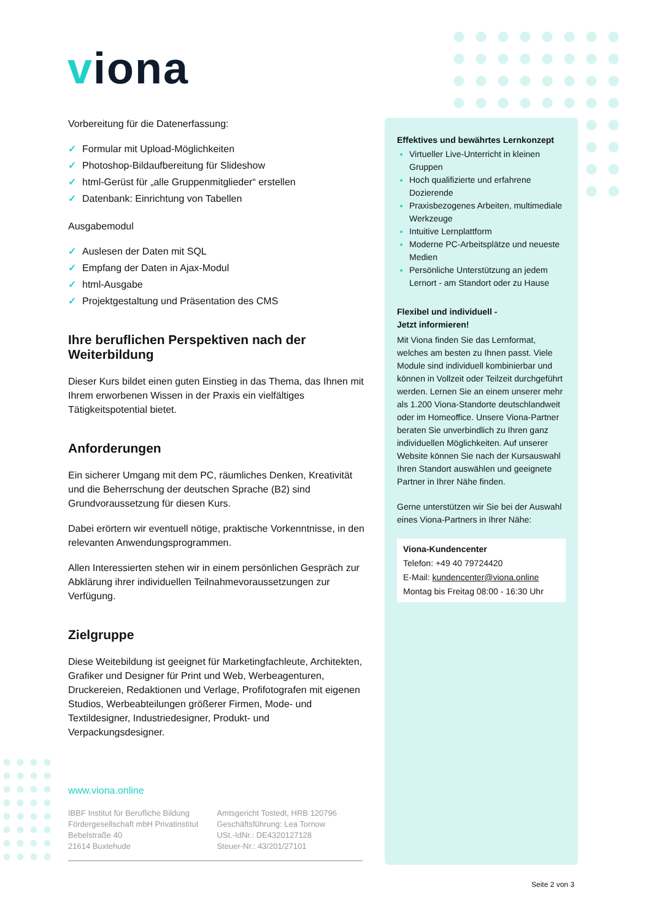viona
Vorbereitung für die Datenerfassung:
✓ Formular mit Upload-Möglichkeiten
✓ Photoshop-Bildaufbereitung für Slideshow
✓ html-Gerüst für „alle Gruppenmitglieder“ erstellen
✓ Datenbank: Einrichtung von Tabellen
Ausgabemodul
✓ Auslesen der Daten mit SQL
✓ Empfang der Daten in Ajax-Modul
✓ html-Ausgabe
✓ Projektgestaltung und Präsentation des CMS
Ihre beruflichen Perspektiven nach der Weiterbildung
Dieser Kurs bildet einen guten Einstieg in das Thema, das Ihnen mit Ihrem erworbenen Wissen in der Praxis ein vielfältiges Tätigkeitspotential bietet.
Anforderungen
Ein sicherer Umgang mit dem PC, räumliches Denken, Kreativität und die Beherrschung der deutschen Sprache (B2) sind Grundvoraussetzung für diesen Kurs.
Dabei erörtern wir eventuell nötige, praktische Vorkenntnisse, in den relevanten Anwendungsprogrammen.
Allen Interessierten stehen wir in einem persönlichen Gespräch zur Abklärung ihrer individuellen Teilnahmevoraussetzungen zur Verfügung.
Zielgruppe
Diese Weitebildung ist geeignet für Marketingfachleute, Architekten, Grafiker und Designer für Print und Web, Werbeagenturen, Druckereien, Redaktionen und Verlage, Profifotografen mit eigenen Studios, Werbeabteilungen größerer Firmen, Mode- und Textildesigner, Industriedesigner, Produkt- und Verpackungsdesigner.
Effektives und bewährtes Lernkonzept
Virtueller Live-Unterricht in kleinen Gruppen
Hoch qualifizierte und erfahrene Dozierende
Praxisbezogenes Arbeiten, multimediale Werkzeuge
Intuitive Lernplattform
Moderne PC-Arbeitsplätze und neueste Medien
Persönliche Unterstützung an jedem Lernort - am Standort oder zu Hause
Flexibel und individuell -
Jetzt informieren!
Mit Viona finden Sie das Lernformat, welches am besten zu Ihnen passt. Viele Module sind individuell kombinierbar und können in Vollzeit oder Teilzeit durchgeführt werden. Lernen Sie an einem unserer mehr als 1.200 Viona-Standorte deutschlandweit oder im Homeoffice. Unsere Viona-Partner beraten Sie unverbindlich zu Ihren ganz individuellen Möglichkeiten. Auf unserer Website können Sie nach der Kursauswahl Ihren Standort auswählen und geeignete Partner in Ihrer Nähe finden.
Gerne unterstützen wir Sie bei der Auswahl eines Viona-Partners in Ihrer Nähe:
Viona-Kundencenter
Telefon: +49 40 79724420
E-Mail: kundencenter@viona.online
Montag bis Freitag 08:00 - 16:30 Uhr
www.viona.online
IBBF Institut für Berufliche Bildung
Fördergesellschaft mbH Privatinstitut
Bebelstraße 40
21614 Buxtehude
Amtsgericht Tostedt, HRB 120796
Geschäftsführung: Lea Tornow
USt.-IdNr.: DE4320127128
Steuer-Nr.: 43/201/27101
Seite 2 von 3